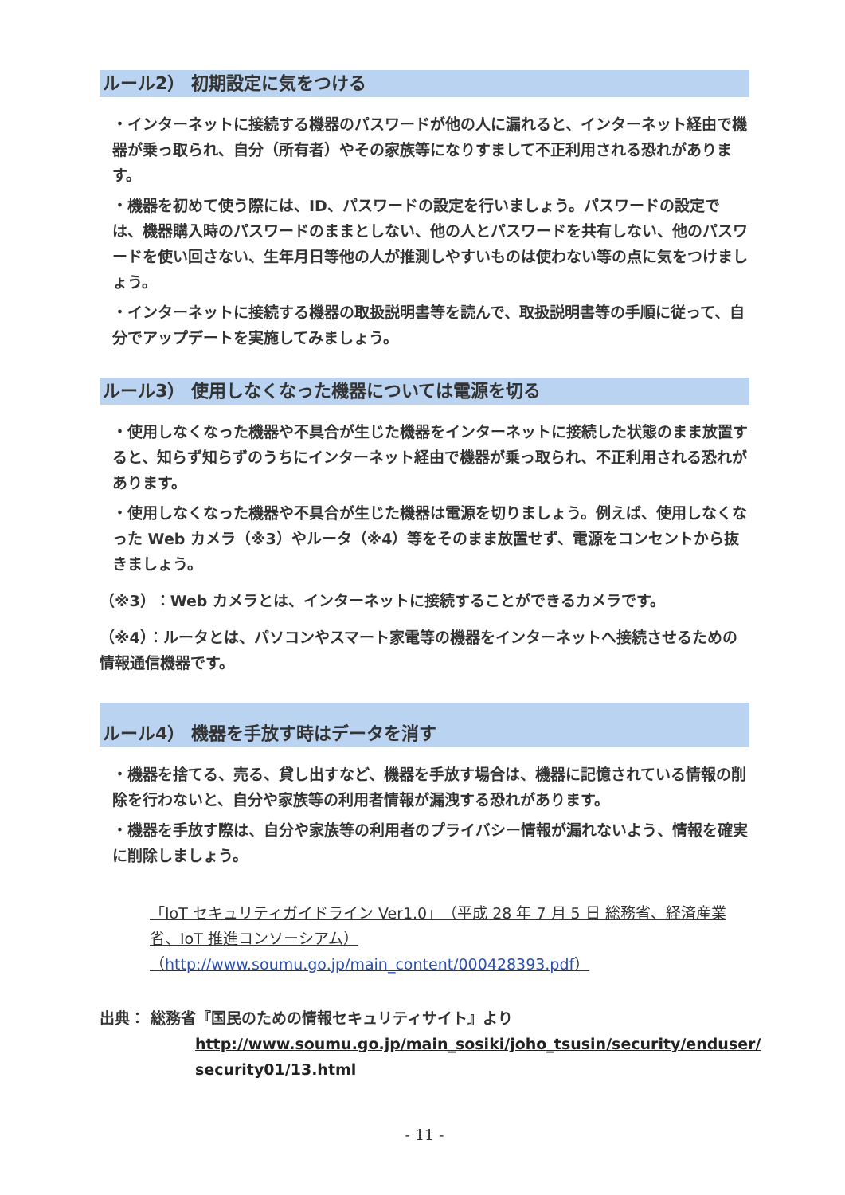ルール2） 初期設定に気をつける
・インターネットに接続する機器のパスワードが他の人に漏れると、インターネット経由で機器が乗っ取られ、自分（所有者）やその家族等になりすまして不正利用される恐れがあります。
・機器を初めて使う際には、ID、パスワードの設定を行いましょう。パスワードの設定では、機器購入時のパスワードのままとしない、他の人とパスワードを共有しない、他のパスワードを使い回さない、生年月日等他の人が推測しやすいものは使わない等の点に気をつけましょう。
・インターネットに接続する機器の取扱説明書等を読んで、取扱説明書等の手順に従って、自分でアップデートを実施してみましょう。
ルール3） 使用しなくなった機器については電源を切る
・使用しなくなった機器や不具合が生じた機器をインターネットに接続した状態のまま放置すると、知らず知らずのうちにインターネット経由で機器が乗っ取られ、不正利用される恐れがあります。
・使用しなくなった機器や不具合が生じた機器は電源を切りましょう。例えば、使用しなくなった Web カメラ（※3）やルータ（※4）等をそのまま放置せず、電源をコンセントから抜きましょう。
（※3）：Web カメラとは、インターネットに接続することができるカメラです。
（※4）：ルータとは、パソコンやスマート家電等の機器をインターネットへ接続させるための情報通信機器です。
ルール4） 機器を手放す時はデータを消す
・機器を捨てる、売る、貸し出すなど、機器を手放す場合は、機器に記憶されている情報の削除を行わないと、自分や家族等の利用者情報が漏洩する恐れがあります。
・機器を手放す際は、自分や家族等の利用者のプライバシー情報が漏れないよう、情報を確実に削除しましょう。
「IoT セキュリティガイドライン Ver1.0」（平成 28 年 7 月 5 日 総務省、経済産業省、IoT 推進コンソーシアム） （http://www.soumu.go.jp/main_content/000428393.pdf）
出典： 総務省『国民のための情報セキュリティサイト』より
http://www.soumu.go.jp/main_sosiki/joho_tsusin/security/enduser/
security01/13.html
- 11 -